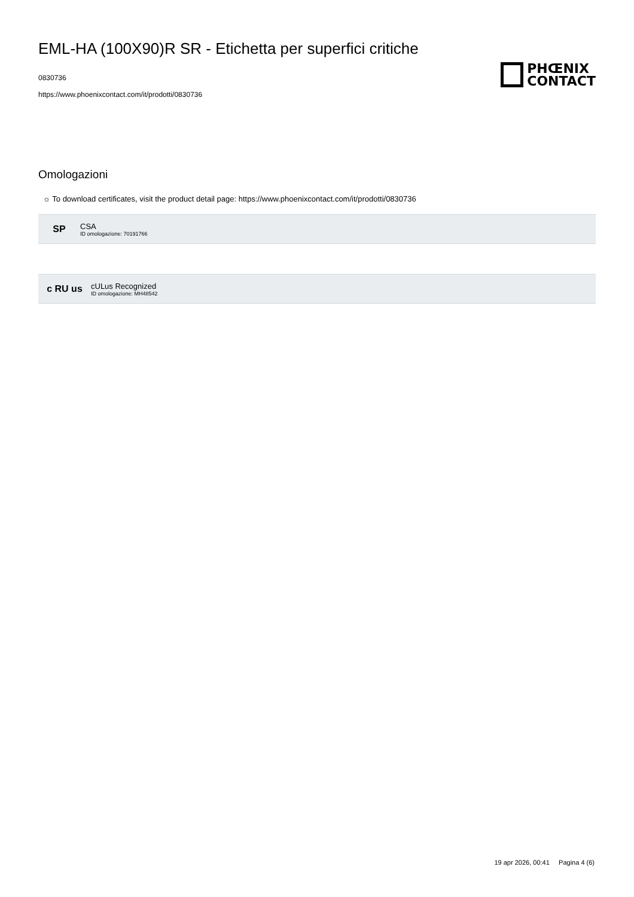EML-HA (100X90)R SR - Etichetta per superfici critiche
0830736
https://www.phoenixcontact.com/it/prodotti/0830736
PHŒNIX
CONTACT
Omologazioni
☼ To download certificates, visit the product detail page: https://www.phoenixcontact.com/it/prodotti/0830736
SP
CSA
ID omologazione: 70191766
c RU us
cULus Recognized
ID omologazione: MH48542
19 apr 2026, 00:41 Pagina 4 (6)